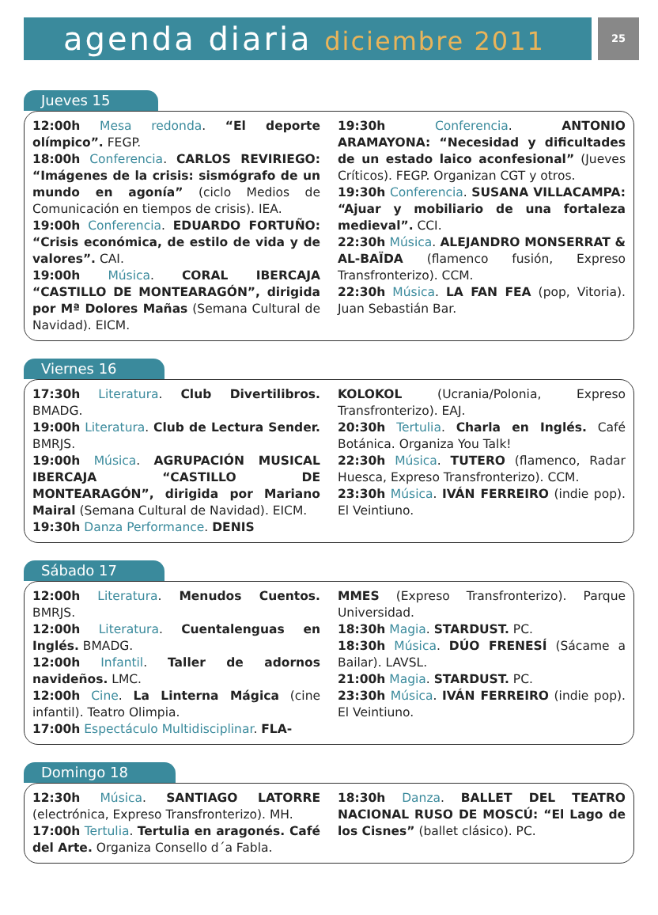agenda diaria diciembre 2011
25
Jueves 15
12:00h Mesa redonda. “El deporte olímpico”. FEGP.
18:00h Conferencia. CARLOS REVIRIEGO: “Imágenes de la crisis: sismógrafo de un mundo en agonía” (ciclo Medios de Comunicación en tiempos de crisis). IEA.
19:00h Conferencia. EDUARDO FORTUÑO: “Crisis económica, de estilo de vida y de valores”. CAI.
19:00h Música. CORAL IBERCAJA “CASTILLO DE MONTEARAGÓN”, dirigida por Mª Dolores Mañas (Semana Cultural de Navidad). EICM.
19:30h Conferencia. ANTONIO ARAMAYONA: “Necesidad y dificultades de un estado laico aconfesional” (Jueves Críticos). FEGP. Organizan CGT y otros.
19:30h Conferencia. SUSANA VILLACAMPA: “Ajuar y mobiliario de una fortaleza medieval”. CCI.
22:30h Música. ALEJANDRO MONSERRAT & AL-BAÏDA (flamenco fusión, Expreso Transfronterizo). CCM.
22:30h Música. LA FAN FEA (pop, Vitoria). Juan Sebastián Bar.
Viernes 16
17:30h Literatura. Club Divertilibros. BMADG.
19:00h Literatura. Club de Lectura Sender. BMRJS.
19:00h Música. AGRUPACIÓN MUSICAL IBERCAJA “CASTILLO DE MONTEARAGÓN”, dirigida por Mariano Mairal (Semana Cultural de Navidad). EICM.
19:30h Danza Performance. DENIS
KOLOKOL (Ucrania/Polonia, Expreso Transfronterizo). EAJ.
20:30h Tertulia. Charla en Inglés. Café Botánica. Organiza You Talk!
22:30h Música. TUTERO (flamenco, Radar Huesca, Expreso Transfronterizo). CCM.
23:30h Música. IVÁN FERREIRO (indie pop). El Veintiuno.
Sábado 17
12:00h Literatura. Menudos Cuentos. BMRJS.
12:00h Literatura. Cuentalenguas en Inglés. BMADG.
12:00h Infantil. Taller de adornos navideños. LMC.
12:00h Cine. La Linterna Mágica (cine infantil). Teatro Olimpia.
17:00h Espectáculo Multidisciplinar. FLA-
MMES (Expreso Transfronterizo). Parque Universidad.
18:30h Magia. STARDUST. PC.
18:30h Música. DÚO FRENESÍ (Sácame a Bailar). LAVSL.
21:00h Magia. STARDUST. PC.
23:30h Música. IVÁN FERREIRO (indie pop). El Veintiuno.
Domingo 18
12:30h Música. SANTIAGO LATORRE (electrónica, Expreso Transfronterizo). MH.
17:00h Tertulia. Tertulia en aragonés. Café del Arte. Organiza Consello d´a Fabla.
18:30h Danza. BALLET DEL TEATRO NACIONAL RUSO DE MOSCÚ: “El Lago de los Cisnes” (ballet clásico). PC.